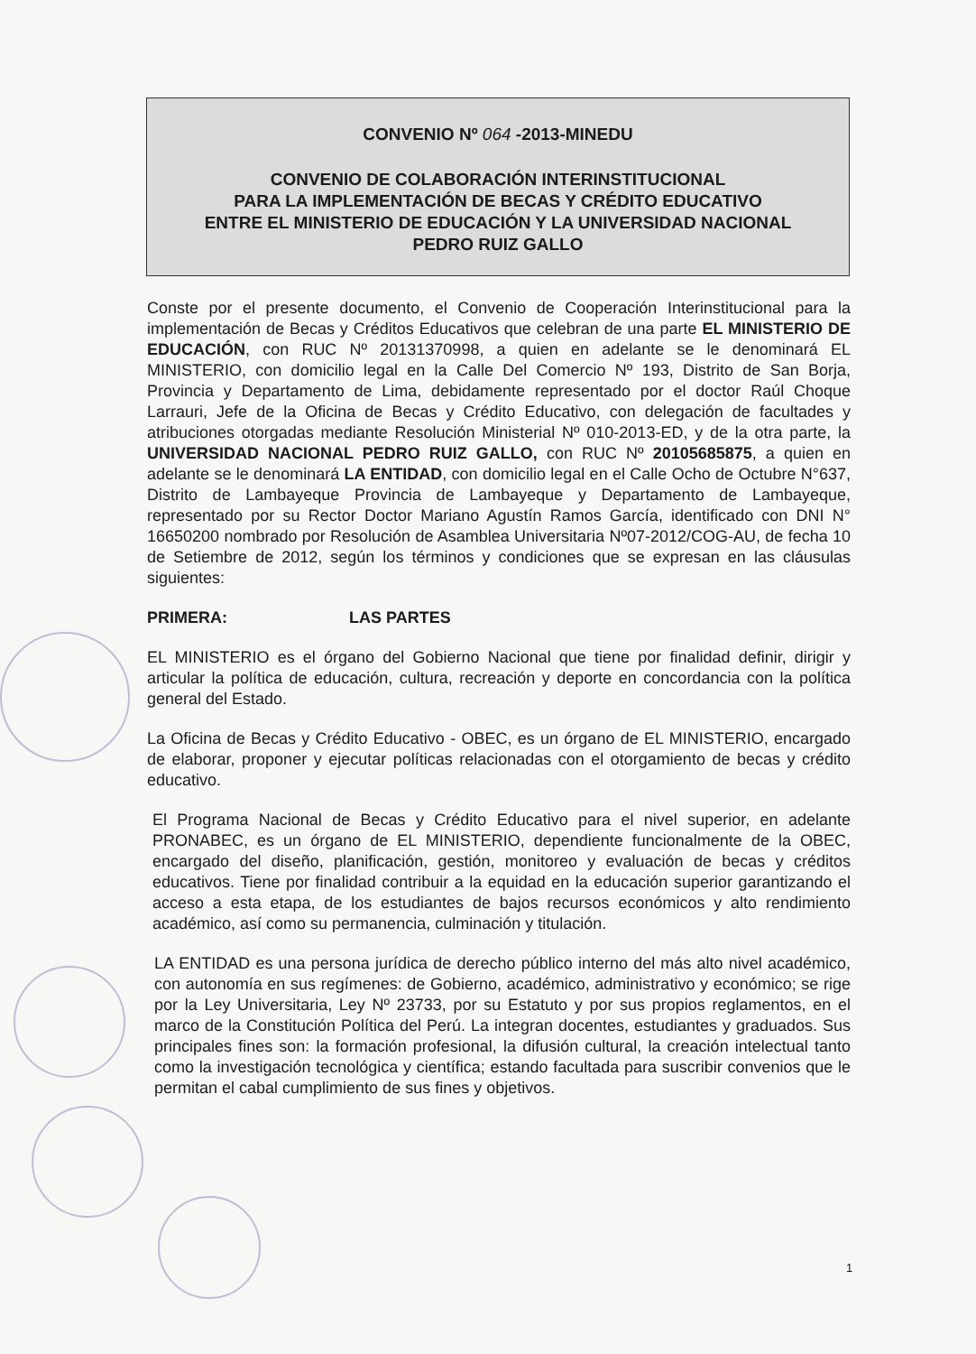CONVENIO Nº 064 -2013-MINEDU
CONVENIO DE COLABORACIÓN INTERINSTITUCIONAL
PARA LA IMPLEMENTACIÓN DE BECAS Y CRÉDITO EDUCATIVO
ENTRE EL MINISTERIO DE EDUCACIÓN Y LA UNIVERSIDAD NACIONAL
PEDRO RUIZ GALLO
Conste por el presente documento, el Convenio de Cooperación Interinstitucional para la implementación de Becas y Créditos Educativos que celebran de una parte EL MINISTERIO DE EDUCACIÓN, con RUC Nº 20131370998, a quien en adelante se le denominará EL MINISTERIO, con domicilio legal en la Calle Del Comercio Nº 193, Distrito de San Borja, Provincia y Departamento de Lima, debidamente representado por el doctor Raúl Choque Larrauri, Jefe de la Oficina de Becas y Crédito Educativo, con delegación de facultades y atribuciones otorgadas mediante Resolución Ministerial Nº 010-2013-ED, y de la otra parte, la UNIVERSIDAD NACIONAL PEDRO RUIZ GALLO, con RUC Nº 20105685875, a quien en adelante se le denominará LA ENTIDAD, con domicilio legal en el Calle Ocho de Octubre N°637, Distrito de Lambayeque Provincia de Lambayeque y Departamento de Lambayeque, representado por su Rector Doctor Mariano Agustín Ramos García, identificado con DNI N° 16650200 nombrado por Resolución de Asamblea Universitaria Nº07-2012/COG-AU, de fecha 10 de Setiembre de 2012, según los términos y condiciones que se expresan en las cláusulas siguientes:
PRIMERA: LAS PARTES
EL MINISTERIO es el órgano del Gobierno Nacional que tiene por finalidad definir, dirigir y articular la política de educación, cultura, recreación y deporte en concordancia con la política general del Estado.
La Oficina de Becas y Crédito Educativo - OBEC, es un órgano de EL MINISTERIO, encargado de elaborar, proponer y ejecutar políticas relacionadas con el otorgamiento de becas y crédito educativo.
El Programa Nacional de Becas y Crédito Educativo para el nivel superior, en adelante PRONABEC, es un órgano de EL MINISTERIO, dependiente funcionalmente de la OBEC, encargado del diseño, planificación, gestión, monitoreo y evaluación de becas y créditos educativos. Tiene por finalidad contribuir a la equidad en la educación superior garantizando el acceso a esta etapa, de los estudiantes de bajos recursos económicos y alto rendimiento académico, así como su permanencia, culminación y titulación.
LA ENTIDAD es una persona jurídica de derecho público interno del más alto nivel académico, con autonomía en sus regímenes: de Gobierno, académico, administrativo y económico; se rige por la Ley Universitaria, Ley Nº 23733, por su Estatuto y por sus propios reglamentos, en el marco de la Constitución Política del Perú. La integran docentes, estudiantes y graduados. Sus principales fines son: la formación profesional, la difusión cultural, la creación intelectual tanto como la investigación tecnológica y científica; estando facultada para suscribir convenios que le permitan el cabal cumplimiento de sus fines y objetivos.
1